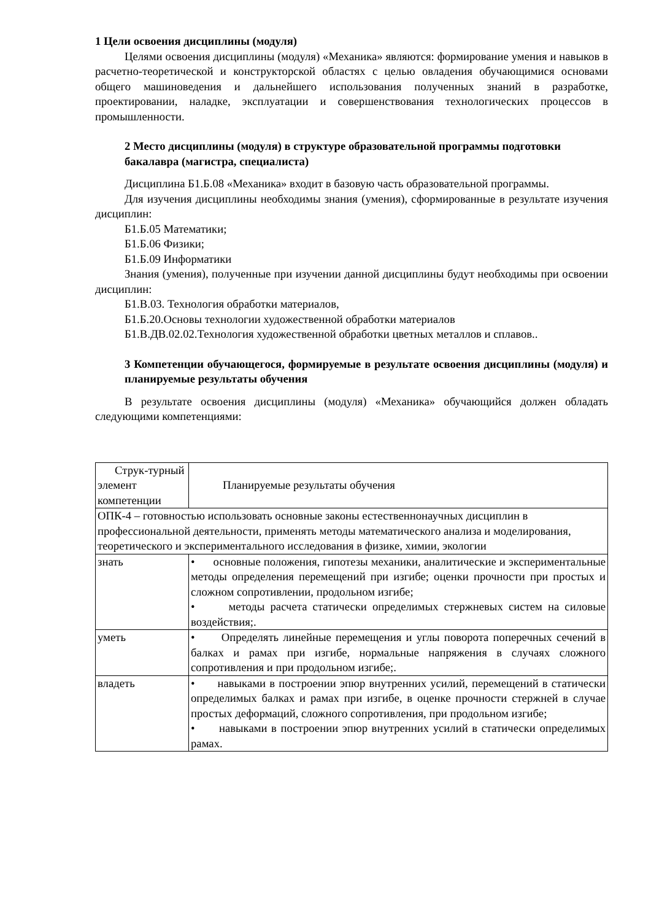1 Цели освоения дисциплины (модуля)
Целями освоения дисциплины (модуля) «Механика» являются: формирование умения и навыков в расчетно-теоретической и конструкторской областях с целью овладения обучающимися основами общего машиноведения и дальнейшего использования полученных знаний в разработке, проектировании, наладке, эксплуатации и совершенствования технологических процессов в промышленности.
2 Место дисциплины (модуля) в структуре образовательной программы подготовки бакалавра (магистра, специалиста)
Дисциплина Б1.Б.08 «Механика» входит в базовую часть образовательной программы.
Для изучения дисциплины необходимы знания (умения), сформированные в результате изучения дисциплин:
Б1.Б.05 Математики;
Б1.Б.06 Физики;
Б1.Б.09 Информатики
Знания (умения), полученные при изучении данной дисциплины будут необходимы при освоении дисциплин:
Б1.В.03. Технология обработки материалов,
Б1.Б.20.Основы технологии художественной обработки материалов
Б1.В.ДВ.02.02.Технология художественной обработки цветных металлов и сплавов..
3 Компетенции обучающегося, формируемые в результате освоения дисциплины (модуля) и планируемые результаты обучения
В результате освоения дисциплины (модуля) «Механика» обучающийся должен обладать следующими компетенциями:
| Струк-турный элемент компетенции | Планируемые результаты обучения |
| --- | --- |
| ОПК-4 – готовностью использовать основные законы естественнонаучных дисциплин в профессиональной деятельности, применять методы математического анализа и моделирования, теоретического и экспериментального исследования в физике, химии, экологии | |
| знать | • основные положения, гипотезы механики, аналитические и экспериментальные методы определения перемещений при изгибе; оценки прочности при простых и сложном сопротивлении, продольном изгибе; • методы расчета статически определимых стержневых систем на силовые воздействия;. |
| уметь | • Определять линейные перемещения и углы поворота поперечных сечений в балках и рамах при изгибе, нормальные напряжения в случаях сложного сопротивления и при продольном изгибе;. |
| владеть | • навыками в построении эпюр внутренних усилий, перемещений в статически определимых балках и рамах при изгибе, в оценке прочности стержней в случае простых деформаций, сложного сопротивления, при продольном изгибе; • навыками в построении эпюр внутренних усилий в статически определимых рамах. |